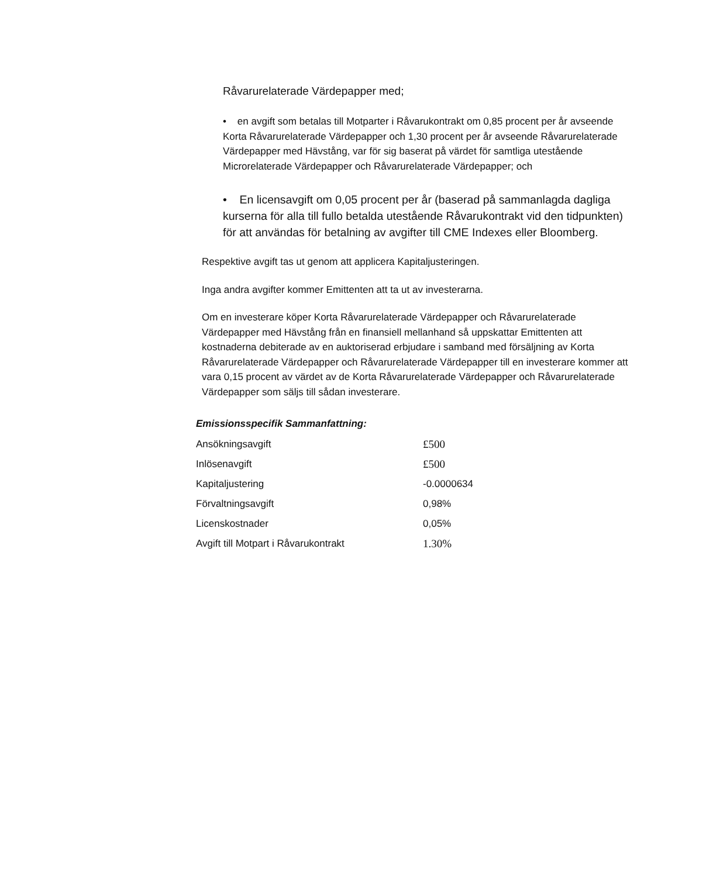Råvarurelaterade Värdepapper med;
• en avgift som betalas till Motparter i Råvarukontrakt om 0,85 procent per år avseende Korta Råvarurelaterade Värdepapper och 1,30 procent per år avseende Råvarurelaterade Värdepapper med Hävstång, var för sig baserat på värdet för samtliga utestående Microrelaterade Värdepapper och Råvarurelaterade Värdepapper; och
• En licensavgift om 0,05 procent per år (baserad på sammanlagda dagliga kurserna för alla till fullo betalda utestående Råvarukontrakt vid den tidpunkten) för att användas för betalning av avgifter till CME Indexes eller Bloomberg.
Respektive avgift tas ut genom att applicera Kapitaljusteringen.
Inga andra avgifter kommer Emittenten att ta ut av investerarna.
Om en investerare köper Korta Råvarurelaterade Värdepapper och Råvarurelaterade Värdepapper med Hävstång från en finansiell mellanhand så uppskattar Emittenten att kostnaderna debiterade av en auktoriserad erbjudare i samband med försäljning av Korta Råvarurelaterade Värdepapper och Råvarurelaterade Värdepapper till en investerare kommer att vara 0,15 procent av värdet av de Korta Råvarurelaterade Värdepapper och Råvarurelaterade Värdepapper som säljs till sådan investerare.
Emissionsspecifik Sammanfattning:
| Ansökningsavgift | £500 |
| Inlösenavgift | £500 |
| Kapitaljustering | -0.0000634 |
| Förvaltningsavgift | 0,98% |
| Licenskostnader | 0,05% |
| Avgift till Motpart i Råvarukontrakt | 1.30% |